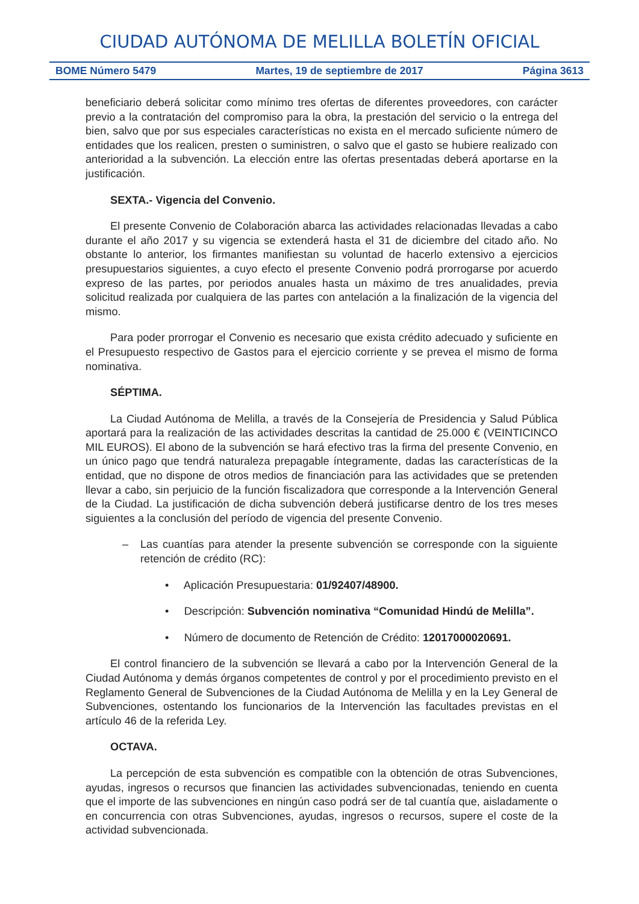CIUDAD AUTÓNOMA DE MELILLA BOLETÍN OFICIAL
BOME Número 5479 Martes, 19 de septiembre de 2017 Página 3613
beneficiario deberá solicitar como mínimo tres ofertas de diferentes proveedores, con carácter previo a la contratación del compromiso para la obra, la prestación del servicio o la entrega del bien, salvo que por sus especiales características no exista en el mercado suficiente número de entidades que los realicen, presten o suministren, o salvo que el gasto se hubiere realizado con anterioridad a la subvención. La elección entre las ofertas presentadas deberá aportarse en la justificación.
SEXTA.- Vigencia del Convenio.
El presente Convenio de Colaboración abarca las actividades relacionadas llevadas a cabo durante el año 2017 y su vigencia se extenderá hasta el 31 de diciembre del citado año. No obstante lo anterior, los firmantes manifiestan su voluntad de hacerlo extensivo a ejercicios presupuestarios siguientes, a cuyo efecto el presente Convenio podrá prorrogarse por acuerdo expreso de las partes, por periodos anuales hasta un máximo de tres anualidades, previa solicitud realizada por cualquiera de las partes con antelación a la finalización de la vigencia del mismo.
Para poder prorrogar el Convenio es necesario que exista crédito adecuado y suficiente en el Presupuesto respectivo de Gastos para el ejercicio corriente y se prevea el mismo de forma nominativa.
SÉPTIMA.
La Ciudad Autónoma de Melilla, a través de la Consejería de Presidencia y Salud Pública aportará para la realización de las actividades descritas la cantidad de 25.000 € (VEINTICINCO MIL EUROS). El abono de la subvención se hará efectivo tras la firma del presente Convenio, en un único pago que tendrá naturaleza prepagable íntegramente, dadas las características de la entidad, que no dispone de otros medios de financiación para las actividades que se pretenden llevar a cabo, sin perjuicio de la función fiscalizadora que corresponde a la Intervención General de la Ciudad. La justificación de dicha subvención deberá justificarse dentro de los tres meses siguientes a la conclusión del período de vigencia del presente Convenio.
– Las cuantías para atender la presente subvención se corresponde con la siguiente retención de crédito (RC):
• Aplicación Presupuestaria: 01/92407/48900.
• Descripción: Subvención nominativa “Comunidad Hindú de Melilla”.
• Número de documento de Retención de Crédito: 12017000020691.
El control financiero de la subvención se llevará a cabo por la Intervención General de la Ciudad Autónoma y demás órganos competentes de control y por el procedimiento previsto en el Reglamento General de Subvenciones de la Ciudad Autónoma de Melilla y en la Ley General de Subvenciones, ostentando los funcionarios de la Intervención las facultades previstas en el artículo 46 de la referida Ley.
OCTAVA.
La percepción de esta subvención es compatible con la obtención de otras Subvenciones, ayudas, ingresos o recursos que financien las actividades subvencionadas, teniendo en cuenta que el importe de las subvenciones en ningún caso podrá ser de tal cuantía que, aisladamente o en concurrencia con otras Subvenciones, ayudas, ingresos o recursos, supere el coste de la actividad subvencionada.